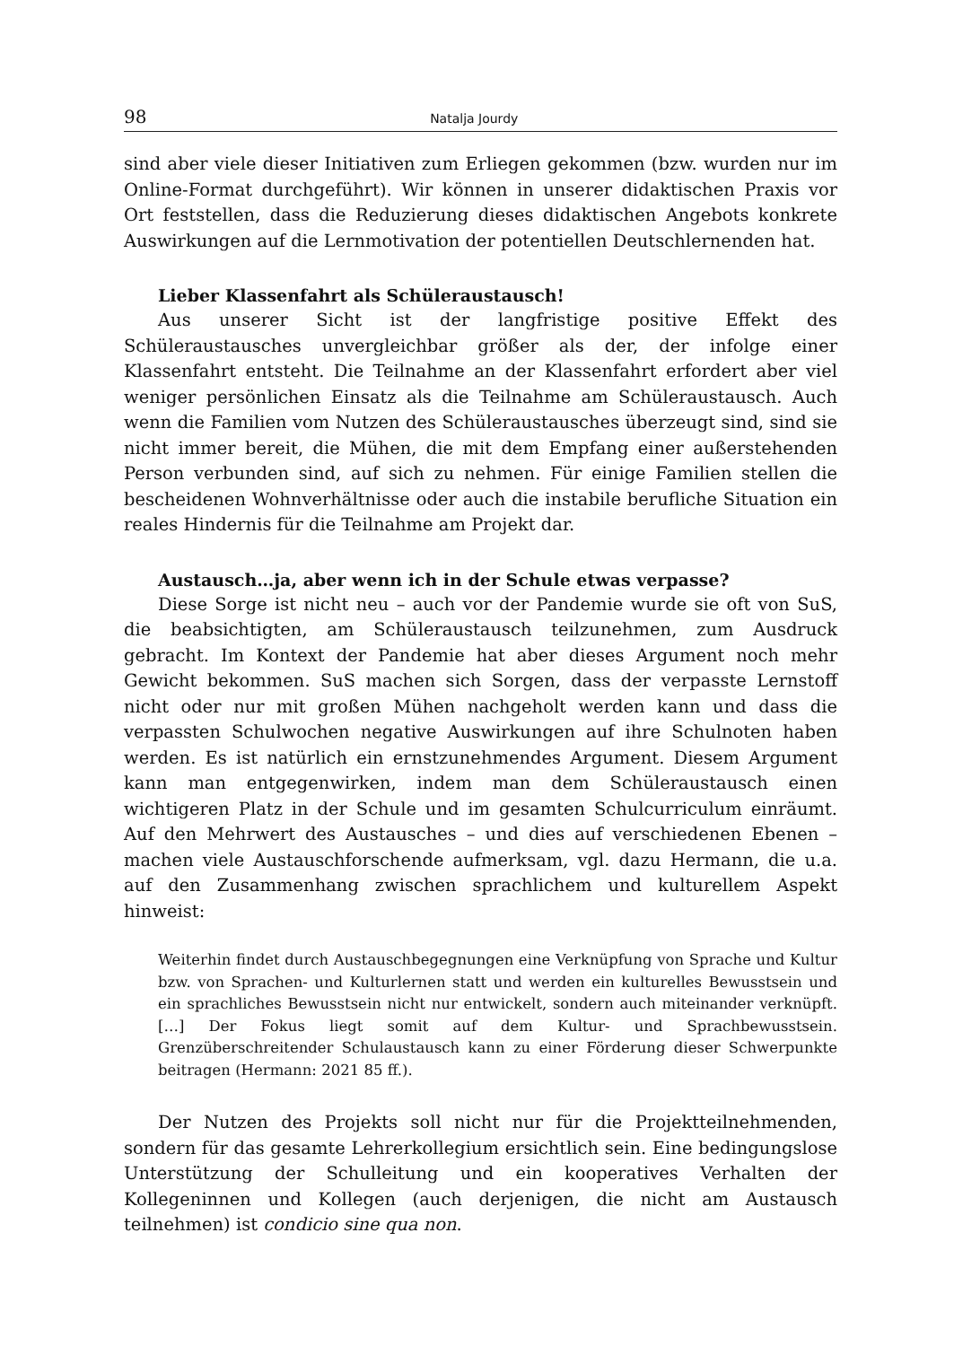98 Natalja Jourdy
sind aber viele dieser Initiativen zum Erliegen gekommen (bzw. wurden nur im Online-Format durchgeführt). Wir können in unserer didaktischen Praxis vor Ort feststellen, dass die Reduzierung dieses didaktischen Angebots konkrete Auswirkungen auf die Lernmotivation der potentiellen Deutschlernenden hat.
Lieber Klassenfahrt als Schüleraustausch!
Aus unserer Sicht ist der langfristige positive Effekt des Schüleraustausches unvergleichbar größer als der, der infolge einer Klassenfahrt entsteht. Die Teilnahme an der Klassenfahrt erfordert aber viel weniger persönlichen Einsatz als die Teilnahme am Schüleraustausch. Auch wenn die Familien vom Nutzen des Schüleraustausches überzeugt sind, sind sie nicht immer bereit, die Mühen, die mit dem Empfang einer außerstehenden Person verbunden sind, auf sich zu nehmen. Für einige Familien stellen die bescheidenen Wohnverhältnisse oder auch die instabile berufliche Situation ein reales Hindernis für die Teilnahme am Projekt dar.
Austausch…ja, aber wenn ich in der Schule etwas verpasse?
Diese Sorge ist nicht neu – auch vor der Pandemie wurde sie oft von SuS, die beabsichtigten, am Schüleraustausch teilzunehmen, zum Ausdruck gebracht. Im Kontext der Pandemie hat aber dieses Argument noch mehr Gewicht bekommen. SuS machen sich Sorgen, dass der verpasste Lernstoff nicht oder nur mit großen Mühen nachgeholt werden kann und dass die verpassten Schulwochen negative Auswirkungen auf ihre Schulnoten haben werden. Es ist natürlich ein ernstzunehmendes Argument. Diesem Argument kann man entgegenwirken, indem man dem Schüleraustausch einen wichtigeren Platz in der Schule und im gesamten Schulcurriculum einräumt. Auf den Mehrwert des Austausches – und dies auf verschiedenen Ebenen – machen viele Austauschforschende aufmerksam, vgl. dazu Hermann, die u.a. auf den Zusammenhang zwischen sprachlichem und kulturellem Aspekt hinweist:
Weiterhin findet durch Austauschbegegnungen eine Verknüpfung von Sprache und Kultur bzw. von Sprachen- und Kulturlernen statt und werden ein kulturelles Bewusstsein und ein sprachliches Bewusstsein nicht nur entwickelt, sondern auch miteinander verknüpft. […] Der Fokus liegt somit auf dem Kultur- und Sprachbewusstsein. Grenzüberschreitender Schulaustausch kann zu einer Förderung dieser Schwerpunkte beitragen (Hermann: 2021 85 ff.).
Der Nutzen des Projekts soll nicht nur für die Projektteilnehmenden, sondern für das gesamte Lehrerkollegium ersichtlich sein. Eine bedingungslose Unterstützung der Schulleitung und ein kooperatives Verhalten der Kollegeninnen und Kollegen (auch derjenigen, die nicht am Austausch teilnehmen) ist condicio sine qua non.